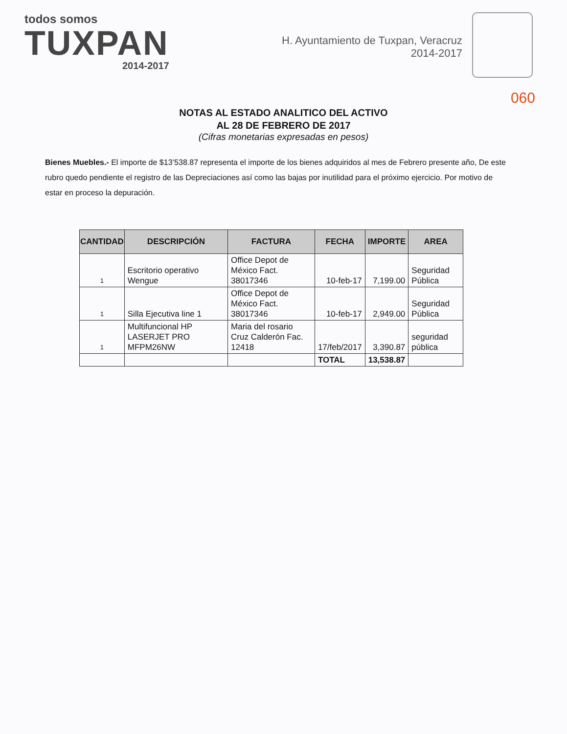todos somos
TUXPAN
2014-2017
H. Ayuntamiento de Tuxpan, Veracruz
2014-2017
060
NOTAS AL ESTADO ANALITICO DEL ACTIVO
AL 28 DE FEBRERO DE 2017
(Cifras monetarias expresadas en pesos)
Bienes Muebles.- El importe de $13’538.87 representa el importe de los bienes adquiridos al mes de Febrero presente año, De este rubro quedo pendiente el registro de las Depreciaciones así como las bajas por inutilidad para el próximo ejercicio. Por motivo de estar en proceso la depuración.
| CANTIDAD | DESCRIPCIÓN | FACTURA | FECHA | IMPORTE | AREA |
| --- | --- | --- | --- | --- | --- |
| 1 | Escritorio operativo Wengue | Office Depot de México Fact. 38017346 | 10-feb-17 | 7,199.00 | Seguridad Pública |
| 1 | Silla Ejecutiva line 1 | Office Depot de México Fact. 38017346 | 10-feb-17 | 2,949.00 | Seguridad Pública |
| 1 | Multifuncional HP LASERJET PRO MFPM26NW | Maria del rosario Cruz Calderón Fac. 12418 | 17/feb/2017 | 3,390.87 | seguridad pública |
| | | | TOTAL | 13,538.87 | |